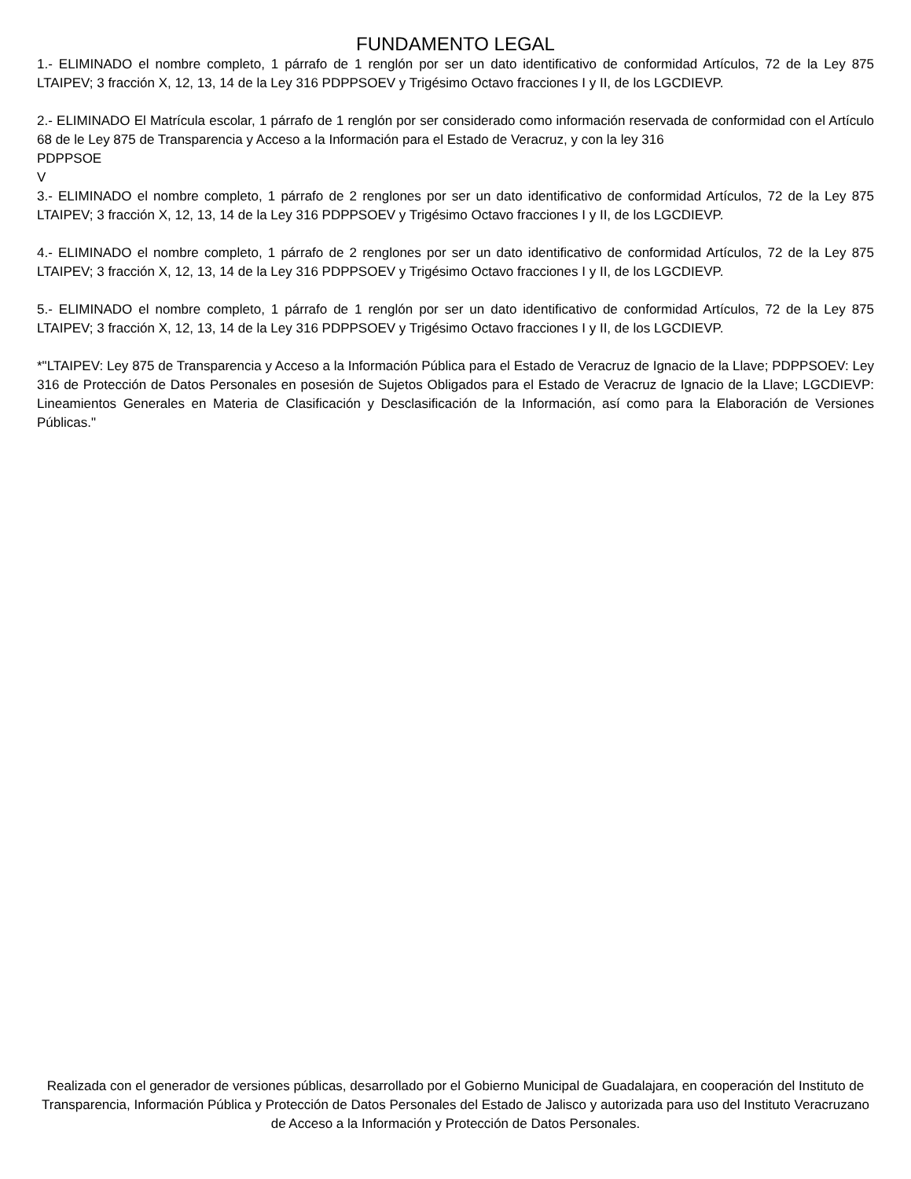FUNDAMENTO LEGAL
1.- ELIMINADO el nombre completo, 1 párrafo de 1 renglón por ser un dato identificativo de conformidad Artículos, 72 de la Ley 875 LTAIPEV; 3 fracción X, 12, 13, 14 de la Ley 316 PDPPSOEV y Trigésimo Octavo fracciones I y II, de los LGCDIEVP.
2.- ELIMINADO El Matrícula escolar, 1 párrafo de 1 renglón por ser considerado como información reservada de conformidad con el Artículo 68 de le Ley 875 de Transparencia y Acceso a la Información para el Estado de Veracruz, y con la ley 316
PDPPSOE
V
3.- ELIMINADO el nombre completo, 1 párrafo de 2 renglones por ser un dato identificativo de conformidad Artículos, 72 de la Ley 875 LTAIPEV; 3 fracción X, 12, 13, 14 de la Ley 316 PDPPSOEV y Trigésimo Octavo fracciones I y II, de los LGCDIEVP.
4.- ELIMINADO el nombre completo, 1 párrafo de 2 renglones por ser un dato identificativo de conformidad Artículos, 72 de la Ley 875 LTAIPEV; 3 fracción X, 12, 13, 14 de la Ley 316 PDPPSOEV y Trigésimo Octavo fracciones I y II, de los LGCDIEVP.
5.- ELIMINADO el nombre completo, 1 párrafo de 1 renglón por ser un dato identificativo de conformidad Artículos, 72 de la Ley 875 LTAIPEV; 3 fracción X, 12, 13, 14 de la Ley 316 PDPPSOEV y Trigésimo Octavo fracciones I y II, de los LGCDIEVP.
*"LTAIPEV: Ley 875 de Transparencia y Acceso a la Información Pública para el Estado de Veracruz de Ignacio de la Llave; PDPPSOEV: Ley 316 de Protección de Datos Personales en posesión de Sujetos Obligados para el Estado de Veracruz de Ignacio de la Llave; LGCDIEVP: Lineamientos Generales en Materia de Clasificación y Desclasificación de la Información, así como para la Elaboración de Versiones Públicas."
Realizada con el generador de versiones públicas, desarrollado por el Gobierno Municipal de Guadalajara, en cooperación del Instituto de Transparencia, Información Pública y Protección de Datos Personales del Estado de Jalisco y autorizada para uso del Instituto Veracruzano de Acceso a la Información y Protección de Datos Personales.